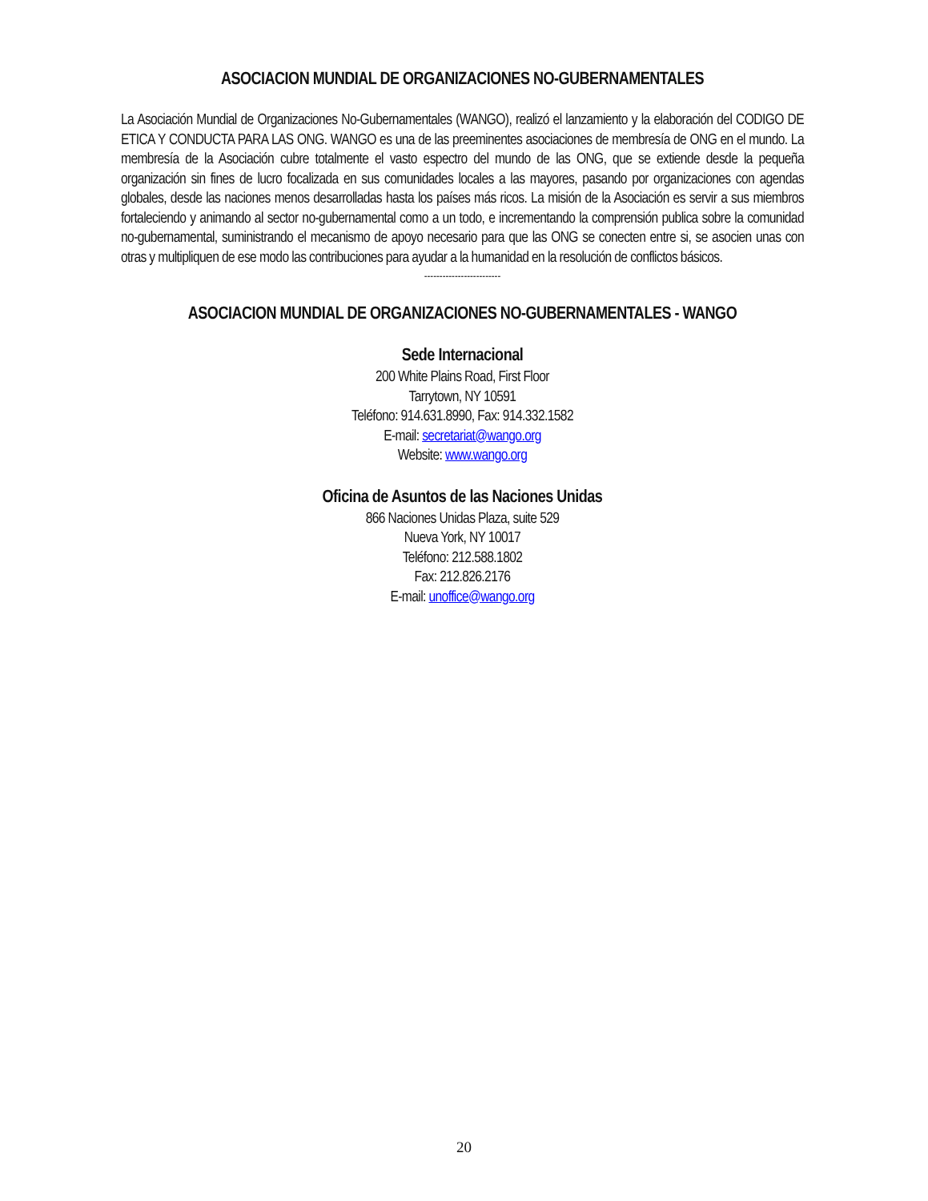ASOCIACION MUNDIAL DE ORGANIZACIONES NO-GUBERNAMENTALES
La Asociación Mundial de Organizaciones No-Gubernamentales (WANGO), realizó el lanzamiento y la elaboración del CODIGO DE ETICA Y CONDUCTA PARA LAS ONG. WANGO es una de las preeminentes asociaciones de membresía de ONG en el mundo. La membresía de la Asociación cubre totalmente el vasto espectro del mundo de las ONG, que se extiende desde la pequeña organización sin fines de lucro focalizada en sus comunidades locales a las mayores, pasando por organizaciones con agendas globales, desde las naciones menos desarrolladas hasta los países más ricos. La misión de la Asociación es servir a sus miembros fortaleciendo y animando al sector no-gubernamental como a un todo, e incrementando la comprensión publica sobre la comunidad no-gubernamental, suministrando el mecanismo de apoyo necesario para que las ONG se conecten entre si, se asocien unas con otras y multipliquen de ese modo las contribuciones para ayudar a la humanidad en la resolución de conflictos básicos.
-------------------------
ASOCIACION MUNDIAL DE ORGANIZACIONES NO-GUBERNAMENTALES - WANGO
Sede Internacional
200 White Plains Road, First Floor
Tarrytown, NY 10591
Teléfono: 914.631.8990, Fax: 914.332.1582
E-mail: secretariat@wango.org
Website: www.wango.org
Oficina de Asuntos de las Naciones Unidas
866 Naciones Unidas Plaza, suite 529
Nueva York, NY 10017
Teléfono: 212.588.1802
Fax: 212.826.2176
E-mail: unoffice@wango.org
20